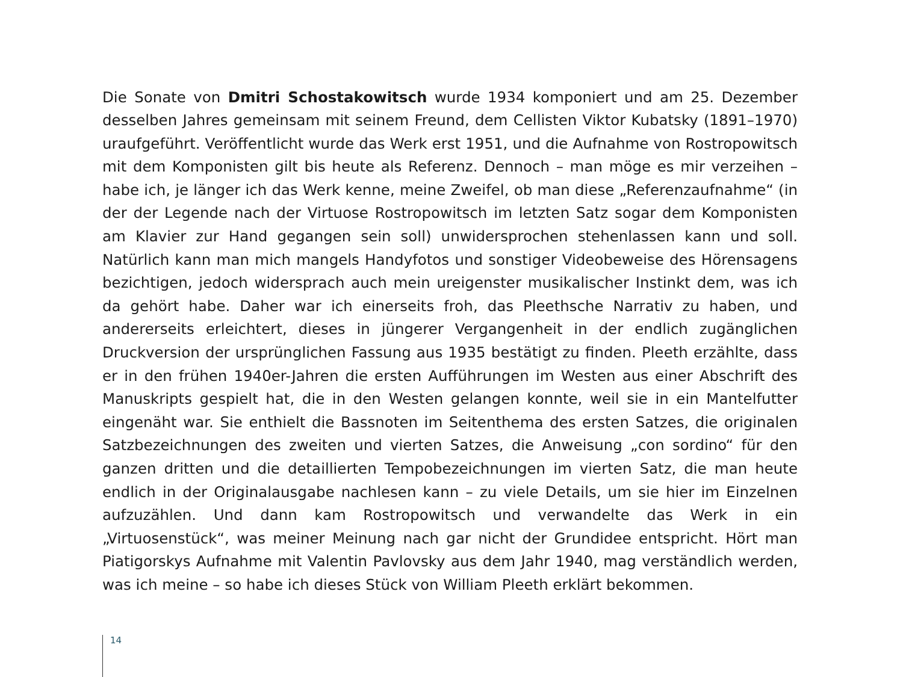Die Sonate von Dmitri Schostakowitsch wurde 1934 komponiert und am 25. Dezember desselben Jahres gemeinsam mit seinem Freund, dem Cellisten Viktor Kubatsky (1891–1970) uraufgeführt. Veröffentlicht wurde das Werk erst 1951, und die Aufnahme von Rost­ropowitsch mit dem Komponisten gilt bis heute als Referenz. Dennoch – man möge es mir verzeihen – habe ich, je länger ich das Werk kenne, meine Zweifel, ob man diese „Referenz­aufnahme“ (in der der Legende nach der Virtuose Rostropowitsch im letzten Satz sogar dem Komponisten am Klavier zur Hand gegangen sein soll) unwidersprochen stehenlassen kann und soll. Natürlich kann man mich mangels Handyfotos und sonstiger Videobeweise des Hörensagens bezichtigen, jedoch widersprach auch mein ureigenster musikalischer Instinkt dem, was ich da gehört habe. Daher war ich einerseits froh, das Pleethsche Narra­tiv zu haben, und andererseits erleichtert, dieses in jüngerer Vergangenheit in der endlich zugänglichen Druckversion der ursprünglichen Fassung aus 1935 bestätigt zu finden. Pleeth erzählte, dass er in den frühen 1940er-Jahren die ersten Aufführungen im Westen aus einer Abschrift des Manuskripts gespielt hat, die in den Westen gelangen konnte, weil sie in ein Mantelfutter eingenäht war. Sie enthielt die Bassnoten im Seitenthema des ersten Satzes, die originalen Satzbezeichnungen des zweiten und vierten Satzes, die Anweisung „con sordino“ für den ganzen dritten und die detaillierten Tempobezeichnungen im vierten Satz, die man heute endlich in der Originalausgabe nachlesen kann – zu viele Details, um sie hier im Einzelnen aufzuzählen. Und dann kam Rostropowitsch und verwandelte das Werk in ein „Virtuosenstück“, was meiner Meinung nach gar nicht der Grundidee entspricht. Hört man Piatigorskys Aufnahme mit Valentin Pavlovsky aus dem Jahr 1940, mag verständlich werden, was ich meine – so habe ich dieses Stück von William Pleeth erklärt bekommen.
14